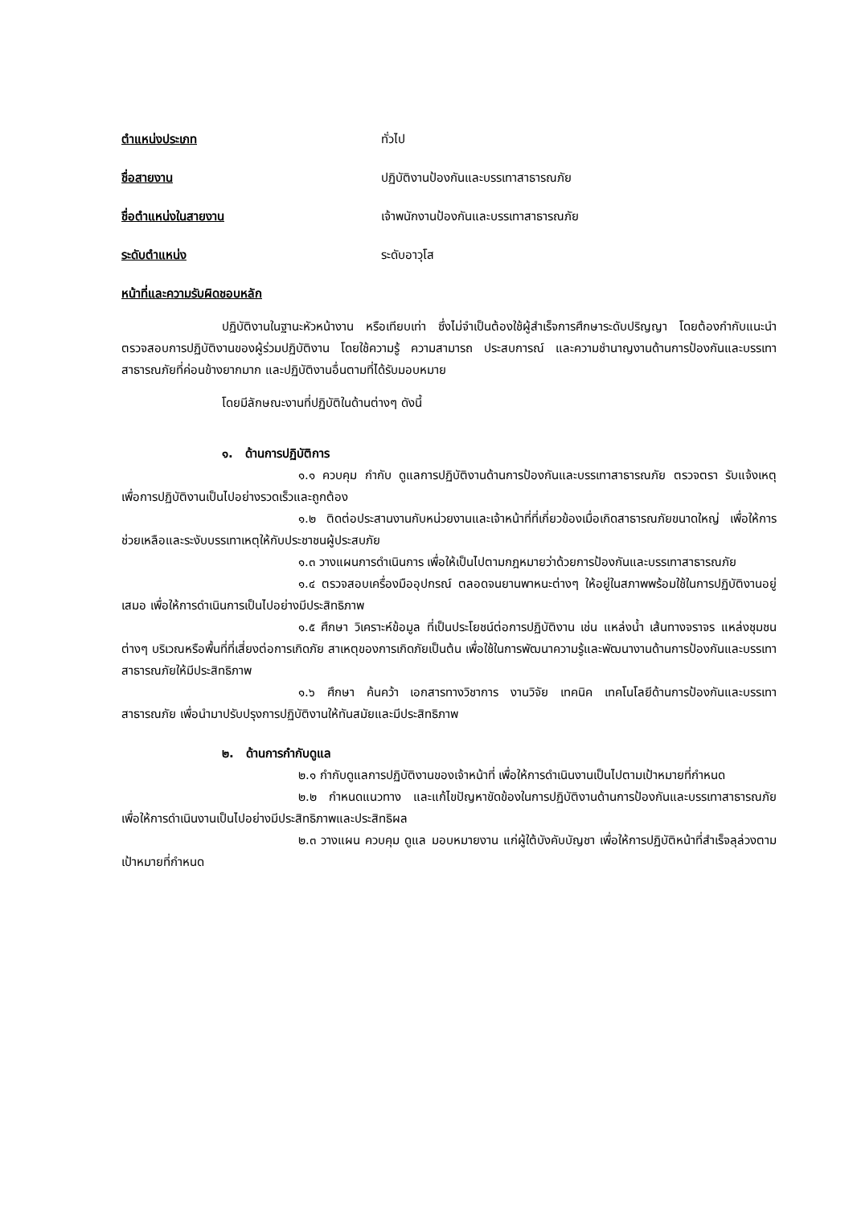ตำแหน่งประเภท ทั่วไป
ชื่อสายงาน ปฏิบัติงานป้องกันและบรรเทาสาธารณภัย
ชื่อตำแหน่งในสายงาน เจ้าพนักงานป้องกันและบรรเทาสาธารณภัย
ระดับตำแหน่ง ระดับอาวุโส
หน้าที่และความรับผิดชอบหลัก
ปฏิบัติงานในฐานะหัวหน้างาน หรือเทียบเท่า ซึ่งไม่จำเป็นต้องใช้ผู้สำเร็จการศึกษาระดับปริญญา โดยต้องกำกับแนะนำตรวจสอบการปฏิบัติงานของผู้ร่วมปฏิบัติงาน โดยใช้ความรู้ ความสามารถ ประสบการณ์ และความชำนาญงานด้านการป้องกันและบรรเทาสาธารณภัยที่ค่อนข้างยากมาก และปฏิบัติงานอื่นตามที่ได้รับมอบหมาย
โดยมีลักษณะงานที่ปฏิบัติในด้านต่างๆ ดังนี้
๑. ด้านการปฏิบัติการ
๑.๑ ควบคุม กำกับ ดูแลการปฏิบัติงานด้านการป้องกันและบรรเทาสาธารณภัย ตรวจตรา รับแจ้งเหตุ เพื่อการปฏิบัติงานเป็นไปอย่างรวดเร็วและถูกต้อง
๑.๒ ติดต่อประสานงานกับหน่วยงานและเจ้าหน้าที่ที่เกี่ยวข้องเมื่อเกิดสาธารณภัยขนาดใหญ่ เพื่อให้การช่วยเหลือและระงับบรรเทาเหตุให้กับประชาชนผู้ประสบภัย
๑.๓ วางแผนการดำเนินการ เพื่อให้เป็นไปตามกฎหมายว่าด้วยการป้องกันและบรรเทาสาธารณภัย
๑.๔ ตรวจสอบเครื่องมืออุปกรณ์ ตลอดจนยานพาหนะต่างๆ ให้อยู่ในสภาพพร้อมใช้ในการปฏิบัติงานอยู่เสมอ เพื่อให้การดำเนินการเป็นไปอย่างมีประสิทธิภาพ
๑.๕ ศึกษา วิเคราะห์ข้อมูล ที่เป็นประโยชน์ต่อการปฏิบัติงาน เช่น แหล่งน้ำ เส้นทางจราจร แหล่งชุมชนต่างๆ บริเวณหรือพื้นที่ที่เสี่ยงต่อการเกิดภัย สาเหตุของการเกิดภัยเป็นต้น เพื่อใช้ในการพัฒนาความรู้และพัฒนางานด้านการป้องกันและบรรเทาสาธารณภัยให้มีประสิทธิภาพ
๑.๖ ศึกษา ค้นคว้า เอกสารทางวิชาการ งานวิจัย เทคนิค เทคโนโลยีด้านการป้องกันและบรรเทาสาธารณภัย เพื่อนำมาปรับปรุงการปฏิบัติงานให้ทันสมัยและมีประสิทธิภาพ
๒. ด้านการกำกับดูแล
๒.๑ กำกับดูแลการปฏิบัติงานของเจ้าหน้าที่ เพื่อให้การดำเนินงานเป็นไปตามเป้าหมายที่กำหนด
๒.๒ กำหนดแนวทาง และแก้ไขปัญหาขัดข้องในการปฏิบัติงานด้านการป้องกันและบรรเทาสาธารณภัย เพื่อให้การดำเนินงานเป็นไปอย่างมีประสิทธิภาพและประสิทธิผล
๒.๓ วางแผน ควบคุม ดูแล มอบหมายงาน แก่ผู้ใต้บังคับบัญชา เพื่อให้การปฏิบัติหน้าที่สำเร็จลุล่วงตามเป้าหมายที่กำหนด